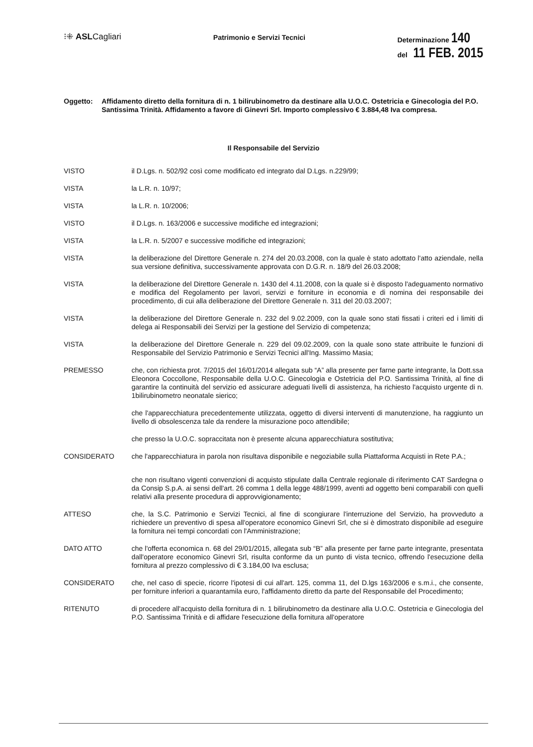⁝⁜ ASLCagliari
Patrimonio e Servizi Tecnici
Determinazione 140
del 11 FEB. 2015
Oggetto: Affidamento diretto della fornitura di n. 1 bilirubinometro da destinare alla U.O.C. Ostetricia e Ginecologia del P.O. Santissima Trinità. Affidamento a favore di Ginevri Srl. Importo complessivo € 3.884,48 Iva compresa.
Il Responsabile del Servizio
VISTO il D.Lgs. n. 502/92 così come modificato ed integrato dal D.Lgs. n.229/99;
VISTA la L.R. n. 10/97;
VISTA la L.R. n. 10/2006;
VISTO il D.Lgs. n. 163/2006 e successive modifiche ed integrazioni;
VISTA la L.R. n. 5/2007 e successive modifiche ed integrazioni;
VISTA la deliberazione del Direttore Generale n. 274 del 20.03.2008, con la quale è stato adottato l'atto aziendale, nella sua versione definitiva, successivamente approvata con D.G.R. n. 18/9 del 26.03.2008;
VISTA la deliberazione del Direttore Generale n. 1430 del 4.11.2008, con la quale si è disposto l'adeguamento normativo e modifica del Regolamento per lavori, servizi e forniture in economia e di nomina dei responsabile dei procedimento, di cui alla deliberazione del Direttore Generale n. 311 del 20.03.2007;
VISTA la deliberazione del Direttore Generale n. 232 del 9.02.2009, con la quale sono stati fissati i criteri ed i limiti di delega ai Responsabili dei Servizi per la gestione del Servizio di competenza;
VISTA la deliberazione del Direttore Generale n. 229 del 09.02.2009, con la quale sono state attribuite le funzioni di Responsabile del Servizio Patrimonio e Servizi Tecnici all'Ing. Massimo Masia;
PREMESSO che, con richiesta prot. 7/2015 del 16/01/2014 allegata sub “A” alla presente per farne parte integrante, la Dott.ssa Eleonora Coccollone, Responsabile della U.O.C. Ginecologia e Ostetricia del P.O. Santissima Trinità, al fine di garantire la continuità del servizio ed assicurare adeguati livelli di assistenza, ha richiesto l'acquisto urgente di n. 1bilirubinometro neonatale sierico;
che l'apparecchiatura precedentemente utilizzata, oggetto di diversi interventi di manutenzione, ha raggiunto un livello di obsolescenza tale da rendere la misurazione poco attendibile;
che presso la U.O.C. sopraccitata non è presente alcuna apparecchiatura sostitutiva;
CONSIDERATO che l'apparecchiatura in parola non risultava disponibile e negoziabile sulla Piattaforma Acquisti in Rete P.A.;
che non risultano vigenti convenzioni di acquisto stipulate dalla Centrale regionale di riferimento CAT Sardegna o da Consip S.p.A. ai sensi dell'art. 26 comma 1 della legge 488/1999, aventi ad oggetto beni comparabili con quelli relativi alla presente procedura di approvvigionamento;
ATTESO che, la S.C. Patrimonio e Servizi Tecnici, al fine di scongiurare l'interruzione del Servizio, ha provveduto a richiedere un preventivo di spesa all'operatore economico Ginevri Srl, che si è dimostrato disponibile ad eseguire la fornitura nei tempi concordati con l'Amministrazione;
DATO ATTO che l'offerta economica n. 68 del 29/01/2015, allegata sub “B” alla presente per farne parte integrante, presentata dall'operatore economico Ginevri Srl, risulta conforme da un punto di vista tecnico, offrendo l'esecuzione della fornitura al prezzo complessivo di € 3.184,00 Iva esclusa;
CONSIDERATO che, nel caso di specie, ricorre l'ipotesi di cui all'art. 125, comma 11, del D.lgs 163/2006 e s.m.i., che consente, per forniture inferiori a quarantamila euro, l'affidamento diretto da parte del Responsabile del Procedimento;
RITENUTO di procedere all'acquisto della fornitura di n. 1 bilirubinometro da destinare alla U.O.C. Ostetricia e Ginecologia del P.O. Santissima Trinità e di affidare l'esecuzione della fornitura all'operatore